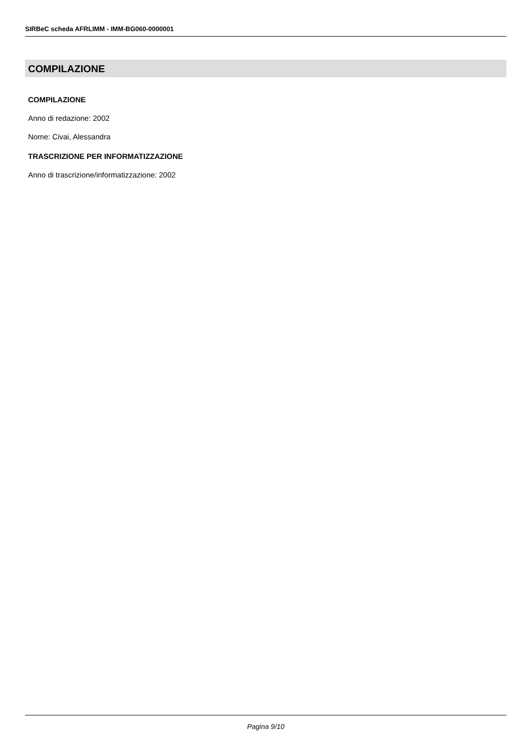SIRBeC scheda AFRLIMM - IMM-BG060-0000001
COMPILAZIONE
COMPILAZIONE
Anno di redazione: 2002
Nome: Civai, Alessandra
TRASCRIZIONE PER INFORMATIZZAZIONE
Anno di trascrizione/informatizzazione: 2002
Pagina 9/10